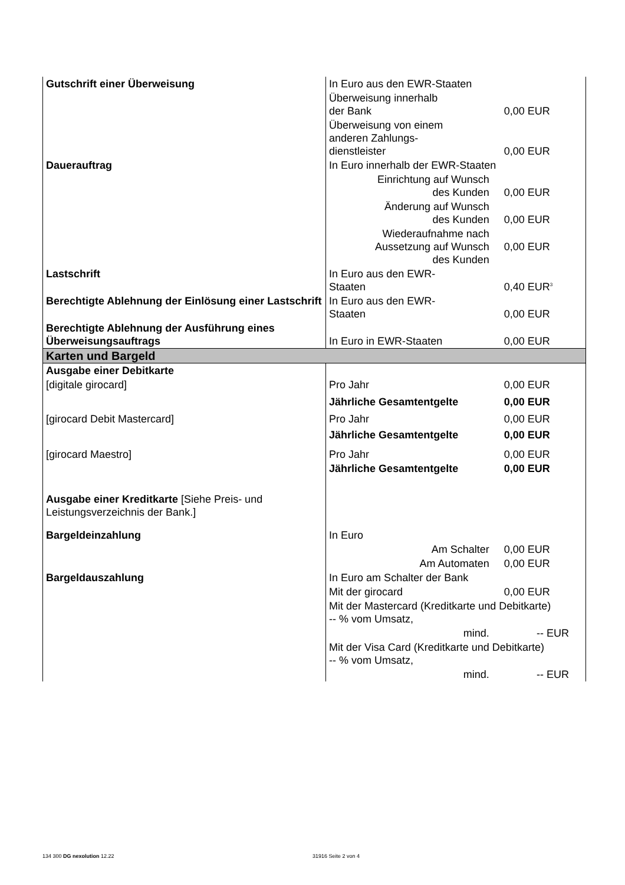| Gutschrift einer Überweisung | In Euro aus den EWR-Staaten | |
| | Überweisung innerhalb der Bank | 0,00 EUR |
| | Überweisung von einem anderen Zahlungs- dienstleister | 0,00 EUR |
| Dauerauftrag | In Euro innerhalb der EWR-Staaten | |
| | Einrichtung auf Wunsch des Kunden | 0,00 EUR |
| | Änderung auf Wunsch des Kunden | 0,00 EUR |
| | Wiederaufnahme nach Aussetzung auf Wunsch des Kunden | 0,00 EUR |
| Lastschrift | In Euro aus den EWR- Staaten | 0,40 EUR<sup>3</sup> |
| Berechtigte Ablehnung der Einlösung einer Lastschrift | In Euro aus den EWR- Staaten | 0,00 EUR |
| Berechtigte Ablehnung der Ausführung eines Überweisungsauftrags | In Euro in EWR-Staaten | 0,00 EUR |
| Karten und Bargeld | | |
| Ausgabe einer Debitkarte | | |
| [digitale girocard] | Pro Jahr | 0,00 EUR |
| | Jährliche Gesamtentgelte | 0,00 EUR |
| [girocard Debit Mastercard] | Pro Jahr | 0,00 EUR |
| | Jährliche Gesamtentgelte | 0,00 EUR |
| [girocard Maestro] | Pro Jahr | 0,00 EUR |
| | Jährliche Gesamtentgelte | 0,00 EUR |
| Ausgabe einer Kreditkarte [Siehe Preis- und Leistungsverzeichnis der Bank.] | | |
| Bargeldeinzahlung | In Euro | |
| | Am Schalter | 0,00 EUR |
| | Am Automaten | 0,00 EUR |
| Bargeldauszahlung | In Euro am Schalter der Bank | |
| | Mit der girocard | 0,00 EUR |
| | Mit der Mastercard (Kreditkarte und Debitkarte) -- % vom Umsatz, | |
| | mind. | -- EUR |
| | Mit der Visa Card (Kreditkarte und Debitkarte) -- % vom Umsatz, | |
| | mind. | -- EUR |
134 300 DG nexolution 12.22 31916 Seite 2 von 4